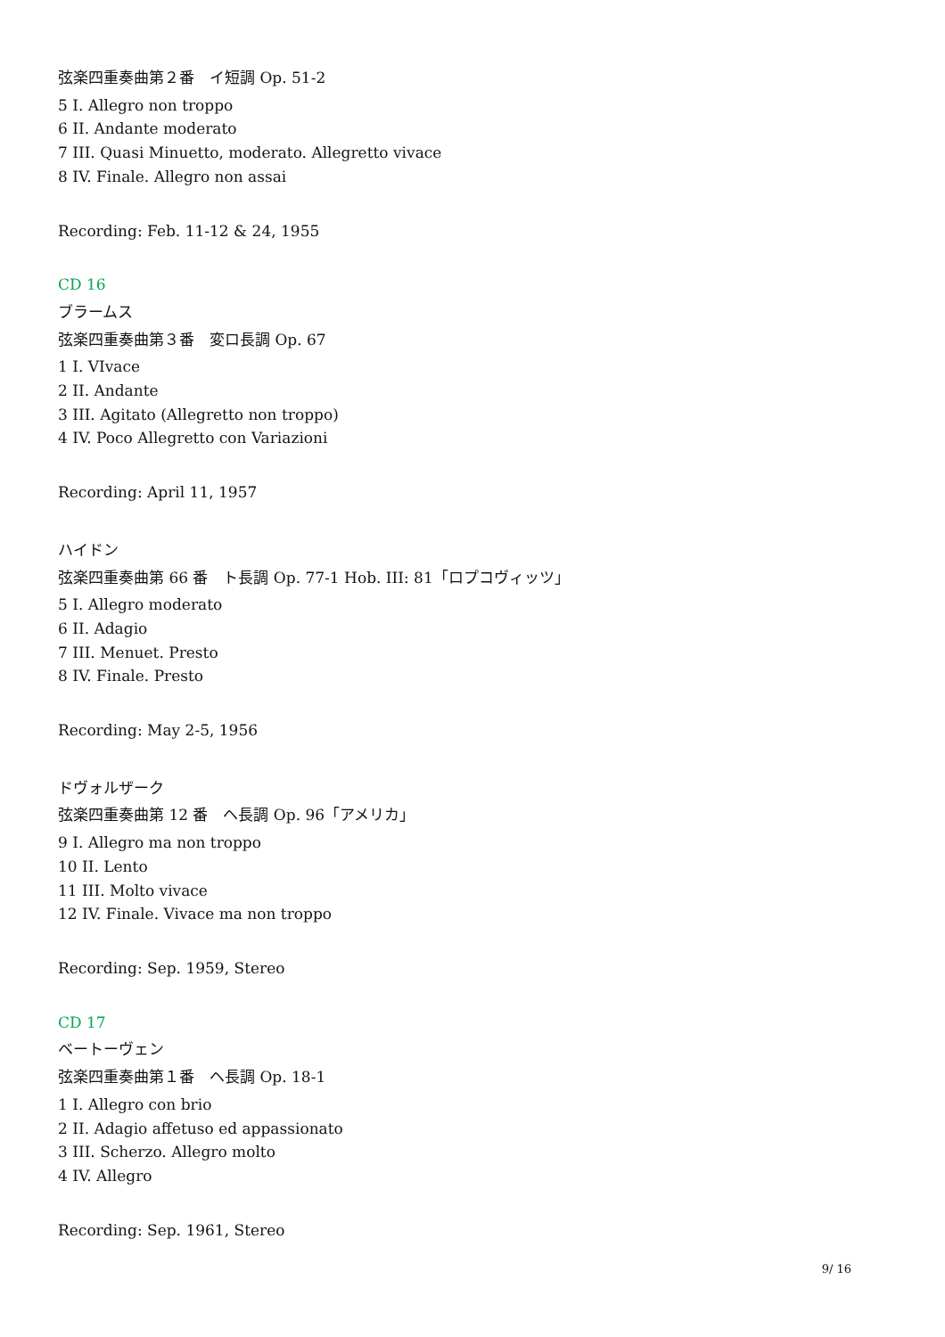弦楽四重奏曲第２番　イ短調 Op. 51-2
5 I. Allegro non troppo
6 II. Andante moderato
7 III. Quasi Minuetto, moderato. Allegretto vivace
8 IV. Finale. Allegro non assai
Recording: Feb. 11-12 & 24, 1955
CD 16
ブラームス
弦楽四重奏曲第３番　変ロ長調 Op. 67
1 I. VIvace
2 II. Andante
3 III. Agitato (Allegretto non troppo)
4 IV. Poco Allegretto con Variazioni
Recording: April 11, 1957
ハイドン
弦楽四重奏曲第 66 番　ト長調 Op. 77-1 Hob. III: 81「ロプコヴィッツ」
5 I. Allegro moderato
6 II. Adagio
7 III. Menuet. Presto
8 IV. Finale. Presto
Recording: May 2-5, 1956
ドヴォルザーク
弦楽四重奏曲第 12 番　ヘ長調 Op. 96「アメリカ」
9 I. Allegro ma non troppo
10 II. Lento
11 III. Molto vivace
12 IV. Finale. Vivace ma non troppo
Recording: Sep. 1959, Stereo
CD 17
ベートーヴェン
弦楽四重奏曲第１番　ヘ長調 Op. 18-1
1 I. Allegro con brio
2 II. Adagio affetuso ed appassionato
3 III. Scherzo. Allegro molto
4 IV. Allegro
Recording: Sep. 1961, Stereo
9/ 16